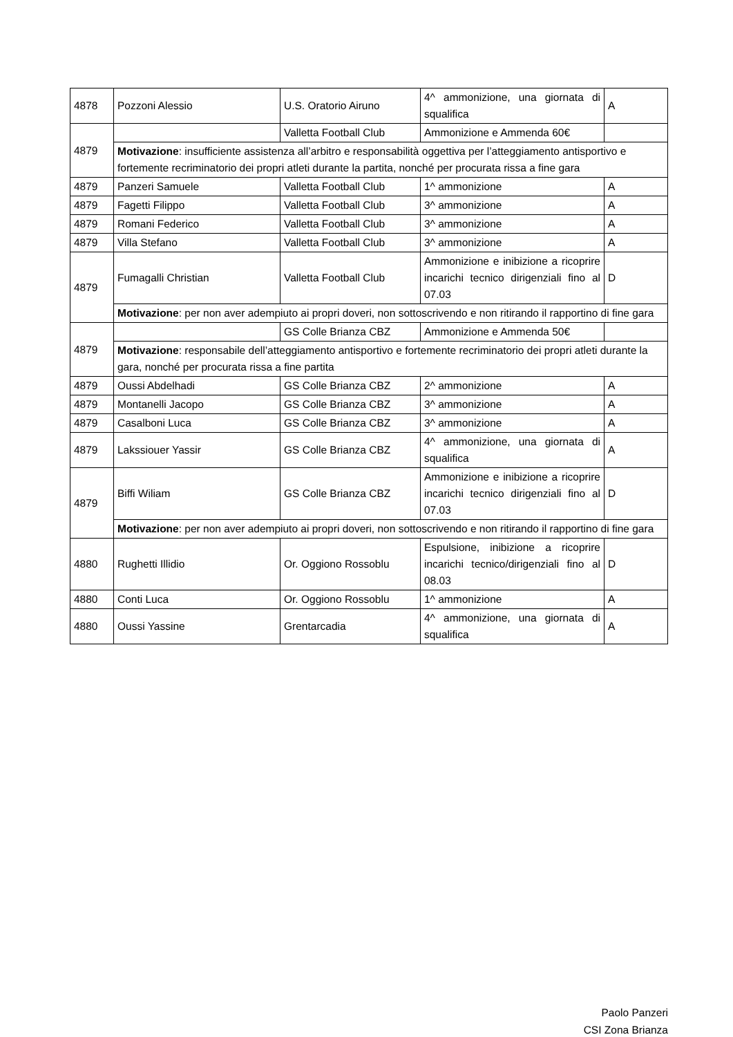| 4878 | Pozzoni Alessio | U.S. Oratorio Airuno | 4^ ammonizione, una giornata di squalifica | A |
| 4879 | | Valletta Football Club | Ammonizione e Ammenda 60€ | |
| | Motivazione : insufficiente assistenza all’arbitro e responsabilità oggettiva per l’atteggiamento antisportivo e fortemente recriminatorio dei propri atleti durante la partita, nonché per procurata rissa a fine gara | | | |
| 4879 | Panzeri Samuele | Valletta Football Club | 1^ ammonizione | A |
| 4879 | Fagetti Filippo | Valletta Football Club | 3^ ammonizione | A |
| 4879 | Romani Federico | Valletta Football Club | 3^ ammonizione | A |
| 4879 | Villa Stefano | Valletta Football Club | 3^ ammonizione | A |
| 4879 | Fumagalli Christian | Valletta Football Club | Ammonizione e inibizione a ricoprire incarichi tecnico dirigenziali fino al 07.03 | D |
| | Motivazione : per non aver adempiuto ai propri doveri, non sottoscrivendo e non ritirando il rapportino di fine gara | | | |
| 4879 | | GS Colle Brianza CBZ | Ammonizione e Ammenda 50€ | |
| | Motivazione : responsabile dell’atteggiamento antisportivo e fortemente recriminatorio dei propri atleti durante la gara, nonché per procurata rissa a fine partita | | | |
| 4879 | Oussi Abdelhadi | GS Colle Brianza CBZ | 2^ ammonizione | A |
| 4879 | Montanelli Jacopo | GS Colle Brianza CBZ | 3^ ammonizione | A |
| 4879 | Casalboni Luca | GS Colle Brianza CBZ | 3^ ammonizione | A |
| 4879 | Lakssiouer Yassir | GS Colle Brianza CBZ | 4^ ammonizione, una giornata di squalifica | A |
| 4879 | Biffi Wiliam | GS Colle Brianza CBZ | Ammonizione e inibizione a ricoprire incarichi tecnico dirigenziali fino al 07.03 | D |
| | Motivazione : per non aver adempiuto ai propri doveri, non sottoscrivendo e non ritirando il rapportino di fine gara | | | |
| 4880 | Rughetti Illidio | Or. Oggiono Rossoblu | Espulsione, inibizione a ricoprire incarichi tecnico/dirigenziali fino al 08.03 | D |
| 4880 | Conti Luca | Or. Oggiono Rossoblu | 1^ ammonizione | A |
| 4880 | Oussi Yassine | Grentarcadia | 4^ ammonizione, una giornata di squalifica | A |
Paolo Panzeri
CSI Zona Brianza